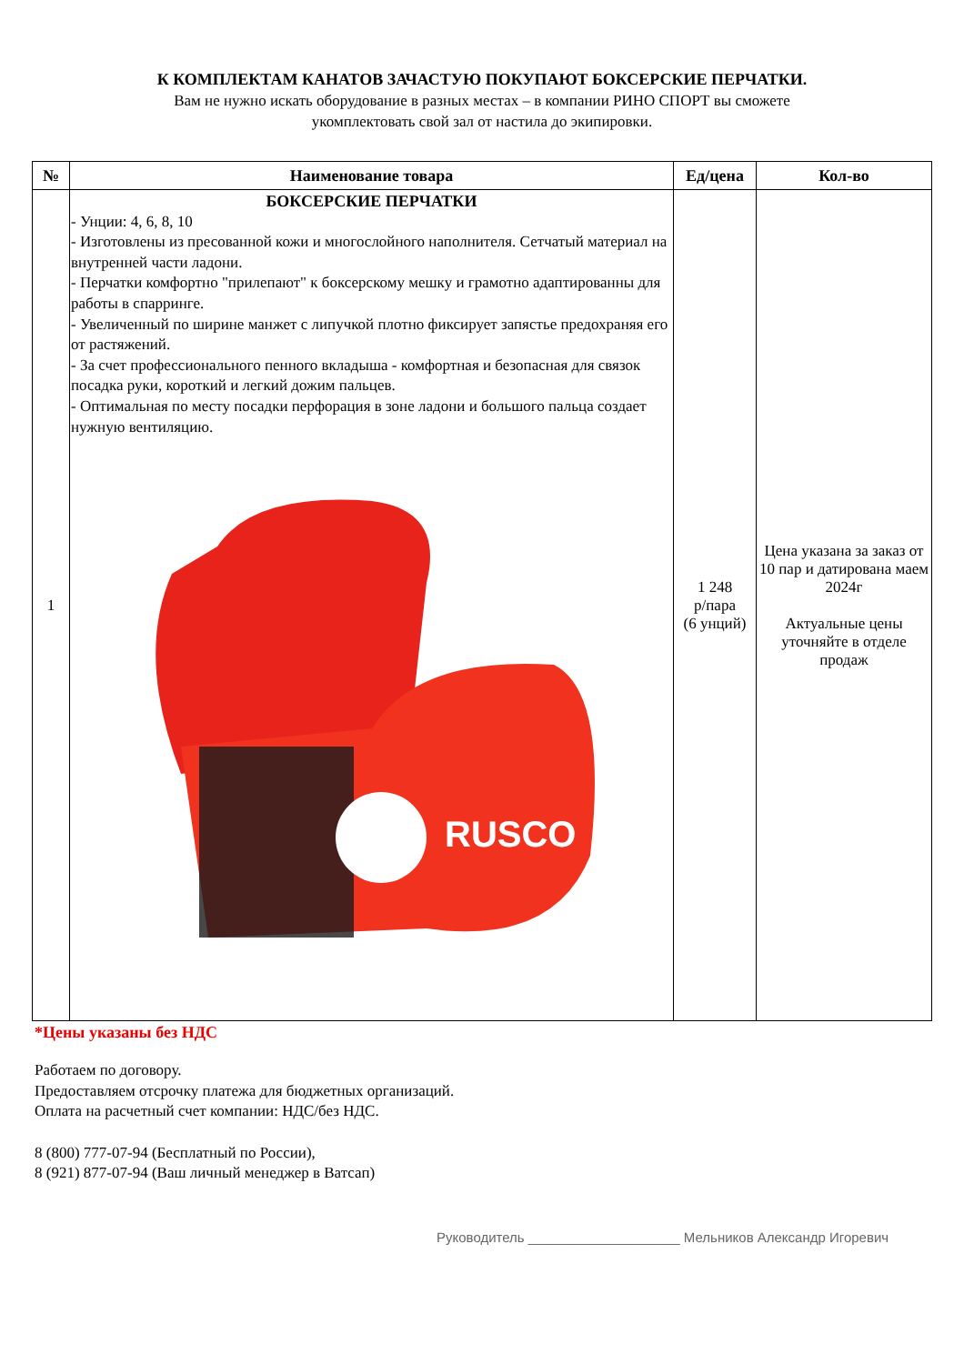К КОМПЛЕКТАМ КАНАТОВ ЗАЧАСТУЮ ПОКУПАЮТ БОКСЕРСКИЕ ПЕРЧАТКИ.
Вам не нужно искать оборудование в разных местах – в компании РИНО СПОРТ вы сможете
укомплектовать свой зал от настила до экипировки.
| № | Наименование товара | Ед/цена | Кол-во |
| --- | --- | --- | --- |
| 1 | БОКСЕРСКИЕ ПЕРЧАТКИ - Унции: 4, 6, 8, 10 - Изготовлены из пресованной кожи и многослойного наполнителя. Сетчатый материал на внутренней части ладони. - Перчатки комфортно "прилепают" к боксерскому мешку и грамотно адаптированны для работы в спарринге. - Увеличенный по ширине манжет с липучкой плотно фиксирует запястье предохраняя его от растяжений. - За счет профессионального пенного вкладыша - комфортная и безопасная для связок посадка руки, короткий и легкий дожим пальцев. - Оптимальная по месту посадки перфорация в зоне ладони и большого пальца создает нужную вентиляцию. RUSCO | 1 248 р/пара (6 унций) | Цена указана за заказ от 10 пар и датирована маем 2024г Актуальные цены уточняйте в отделе продаж |
*Цены указаны без НДС
Работаем по договору.
Предоставляем отсрочку платежа для бюджетных организаций.
Оплата на расчетный счет компании: НДС/без НДС.
8 (800) 777-07-94 (Бесплатный по России),
8 (921) 877-07-94 (Ваш личный менеджер в Ватсап)
Руководитель ____________________ Мельников Александр Игоревич